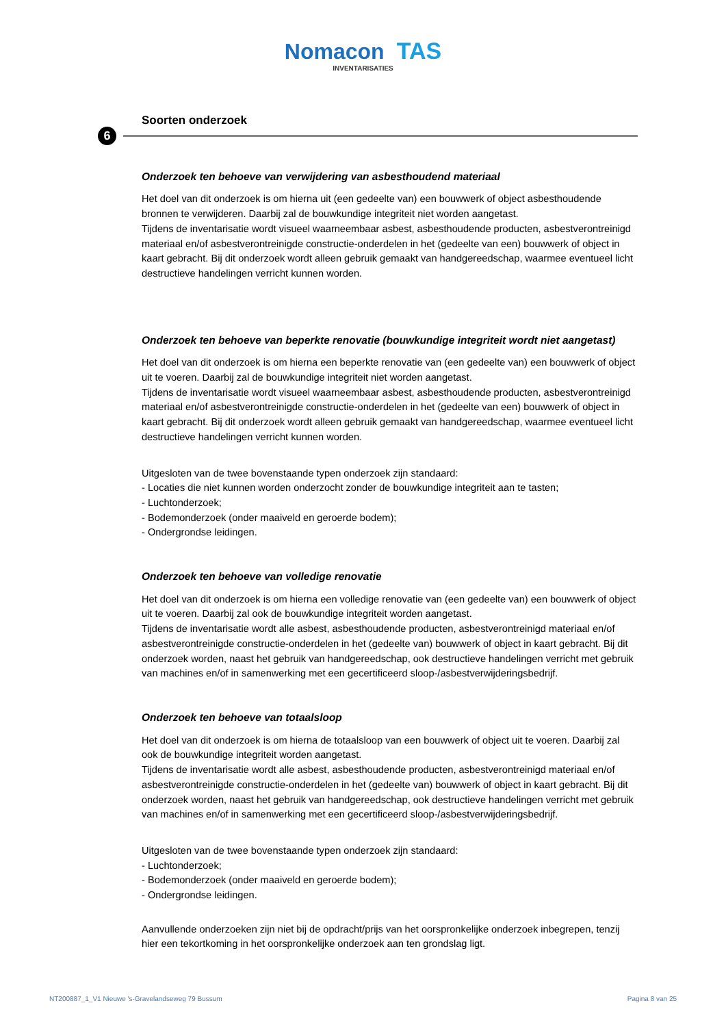Nomacon TAS
INVENTARISATIES
6
Soorten onderzoek
Onderzoek ten behoeve van verwijdering van asbesthoudend materiaal
Het doel van dit onderzoek is om hierna uit (een gedeelte van) een bouwwerk of object asbesthoudende bronnen te verwijderen. Daarbij zal de bouwkundige integriteit niet worden aangetast.
Tijdens de inventarisatie wordt visueel waarneembaar asbest, asbesthoudende producten, asbestverontreinigd materiaal en/of asbestverontreinigde constructie-onderdelen in het (gedeelte van een) bouwwerk of object in kaart gebracht. Bij dit onderzoek wordt alleen gebruik gemaakt van handgereedschap, waarmee eventueel licht destructieve handelingen verricht kunnen worden.
Onderzoek ten behoeve van beperkte renovatie (bouwkundige integriteit wordt niet aangetast)
Het doel van dit onderzoek is om hierna een beperkte renovatie van (een gedeelte van) een bouwwerk of object uit te voeren. Daarbij zal de bouwkundige integriteit niet worden aangetast.
Tijdens de inventarisatie wordt visueel waarneembaar asbest, asbesthoudende producten, asbestverontreinigd materiaal en/of asbestverontreinigde constructie-onderdelen in het (gedeelte van een) bouwwerk of object in kaart gebracht. Bij dit onderzoek wordt alleen gebruik gemaakt van handgereedschap, waarmee eventueel licht destructieve handelingen verricht kunnen worden.
Uitgesloten van de twee bovenstaande typen onderzoek zijn standaard:
- Locaties die niet kunnen worden onderzocht zonder de bouwkundige integriteit aan te tasten;
- Luchtonderzoek;
- Bodemonderzoek (onder maaiveld en geroerde bodem);
- Ondergrondse leidingen.
Onderzoek ten behoeve van volledige renovatie
Het doel van dit onderzoek is om hierna een volledige renovatie van (een gedeelte van) een bouwwerk of object uit te voeren. Daarbij zal ook de bouwkundige integriteit worden aangetast.
Tijdens de inventarisatie wordt alle asbest, asbesthoudende producten, asbestverontreinigd materiaal en/of asbestverontreinigde constructie-onderdelen in het (gedeelte van) bouwwerk of object in kaart gebracht. Bij dit onderzoek worden, naast het gebruik van handgereedschap, ook destructieve handelingen verricht met gebruik van machines en/of in samenwerking met een gecertificeerd sloop-/asbestverwijderingsbedrijf.
Onderzoek ten behoeve van totaalsloop
Het doel van dit onderzoek is om hierna de totaalsloop van een bouwwerk of object uit te voeren. Daarbij zal ook de bouwkundige integriteit worden aangetast.
Tijdens de inventarisatie wordt alle asbest, asbesthoudende producten, asbestverontreinigd materiaal en/of asbestverontreinigde constructie-onderdelen in het (gedeelte van) bouwwerk of object in kaart gebracht. Bij dit onderzoek worden, naast het gebruik van handgereedschap, ook destructieve handelingen verricht met gebruik van machines en/of in samenwerking met een gecertificeerd sloop-/asbestverwijderingsbedrijf.
Uitgesloten van de twee bovenstaande typen onderzoek zijn standaard:
- Luchtonderzoek;
- Bodemonderzoek (onder maaiveld en geroerde bodem);
- Ondergrondse leidingen.
Aanvullende onderzoeken zijn niet bij de opdracht/prijs van het oorspronkelijke onderzoek inbegrepen, tenzij hier een tekortkoming in het oorspronkelijke onderzoek aan ten grondslag ligt.
NT200887_1_V1 Nieuwe 's-Gravelandseweg 79 Bussum Pagina 8 van 25